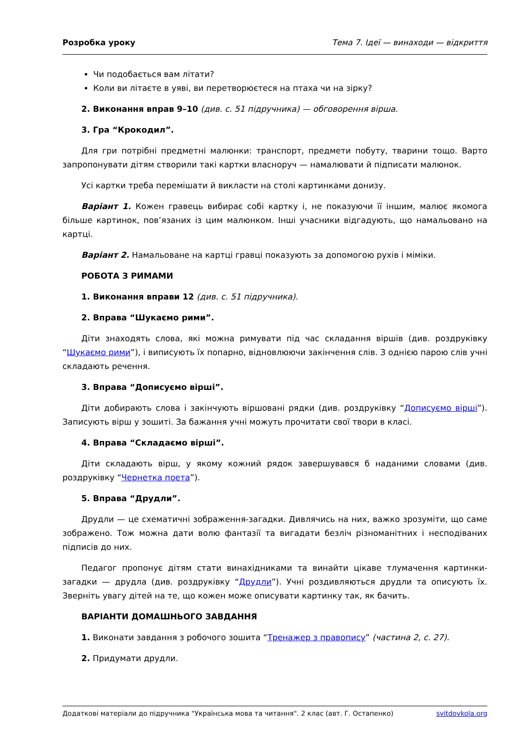Розробка уроку Тема 7. Ідеї — винаходи — відкриття
Чи подобається вам літати?
Коли ви літаєте в уяві, ви перетворюєтеся на птаха чи на зірку?
2. Виконання вправ 9–10 (див. с. 51 підручника) — обговорення вірша.
3. Гра “Крокодил”.
Для гри потрібні предметні малюнки: транспорт, предмети побуту, тварини тощо. Варто запропонувати дітям створили такі картки власноруч — намалювати й підписати малюнок.
Усі картки треба перемішати й викласти на столі картинками донизу.
Варіант 1. Кожен гравець вибирає собі картку і, не показуючи її іншим, малює якомога більше картинок, пов’язаних із цим малюнком. Інші учасники відгадують, що намальовано на картці.
Варіант 2. Намальоване на картці гравці показують за допомогою рухів і міміки.
РОБОТА З РИМАМИ
1. Виконання вправи 12 (див. с. 51 підручника).
2. Вправа “Шукаємо рими”.
Діти знаходять слова, які можна римувати під час складання віршів (див. роздруківку “Шукаємо рими”), і виписують їх попарно, відновлюючи закінчення слів. З однією парою слів учні складають речення.
3. Вправа “Дописуємо вірші”.
Діти добирають слова і закінчують віршовані рядки (див. роздруківку “Дописуємо вірші”). Записують вірш у зошиті. За бажання учні можуть прочитати свої твори в класі.
4. Вправа “Складаємо вірші”.
Діти складають вірш, у якому кожний рядок завершувався б наданими словами (див. роздруківку “Чернетка поета”).
5. Вправа “Друдли”.
Друдли — це схематичні зображення-загадки. Дивлячись на них, важко зрозуміти, що саме зображено. Тож можна дати волю фантазії та вигадати безліч різноманітних і несподіваних підписів до них.
Педагог пропонує дітям стати винахідниками та винайти цікаве тлумачення картинки-загадки — друдла (див. роздруківку “Друдли”). Учні роздивляються друдли та описують їх. Зверніть увагу дітей на те, що кожен може описувати картинку так, як бачить.
ВАРІАНТИ ДОМАШНЬОГО ЗАВДАННЯ
1. Виконати завдання з робочого зошита “Тренажер з правопису” (частина 2, с. 27).
2. Придумати друдли.
Додаткові матеріали до підручника "Українська мова та читання". 2 клас (авт. Г. Остапенко) svitdovkola.org